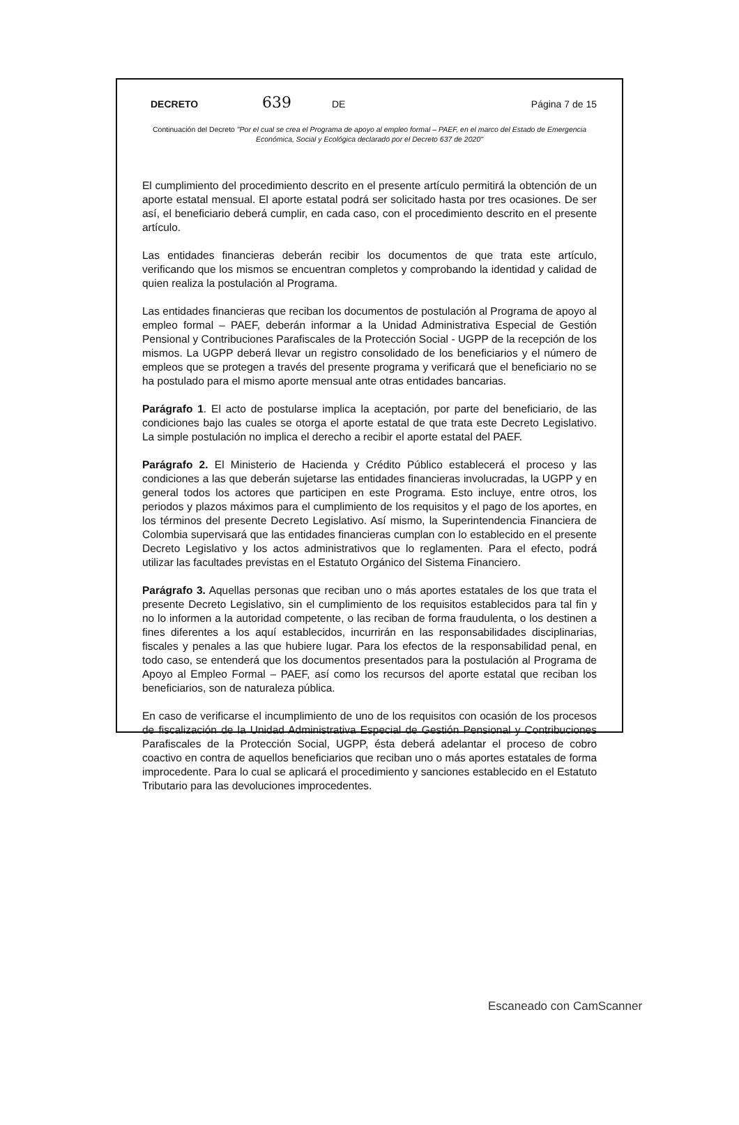DECRETO 639 DE Página 7 de 15
Continuación del Decreto "Por el cual se crea el Programa de apoyo al empleo formal – PAEF, en el marco del Estado de Emergencia Económica, Social y Ecológica declarado por el Decreto 637 de 2020"
El cumplimiento del procedimiento descrito en el presente artículo permitirá la obtención de un aporte estatal mensual. El aporte estatal podrá ser solicitado hasta por tres ocasiones. De ser así, el beneficiario deberá cumplir, en cada caso, con el procedimiento descrito en el presente artículo.
Las entidades financieras deberán recibir los documentos de que trata este artículo, verificando que los mismos se encuentran completos y comprobando la identidad y calidad de quien realiza la postulación al Programa.
Las entidades financieras que reciban los documentos de postulación al Programa de apoyo al empleo formal – PAEF, deberán informar a la Unidad Administrativa Especial de Gestión Pensional y Contribuciones Parafiscales de la Protección Social - UGPP de la recepción de los mismos. La UGPP deberá llevar un registro consolidado de los beneficiarios y el número de empleos que se protegen a través del presente programa y verificará que el beneficiario no se ha postulado para el mismo aporte mensual ante otras entidades bancarias.
Parágrafo 1. El acto de postularse implica la aceptación, por parte del beneficiario, de las condiciones bajo las cuales se otorga el aporte estatal de que trata este Decreto Legislativo. La simple postulación no implica el derecho a recibir el aporte estatal del PAEF.
Parágrafo 2. El Ministerio de Hacienda y Crédito Público establecerá el proceso y las condiciones a las que deberán sujetarse las entidades financieras involucradas, la UGPP y en general todos los actores que participen en este Programa. Esto incluye, entre otros, los periodos y plazos máximos para el cumplimiento de los requisitos y el pago de los aportes, en los términos del presente Decreto Legislativo. Así mismo, la Superintendencia Financiera de Colombia supervisará que las entidades financieras cumplan con lo establecido en el presente Decreto Legislativo y los actos administrativos que lo reglamenten. Para el efecto, podrá utilizar las facultades previstas en el Estatuto Orgánico del Sistema Financiero.
Parágrafo 3. Aquellas personas que reciban uno o más aportes estatales de los que trata el presente Decreto Legislativo, sin el cumplimiento de los requisitos establecidos para tal fin y no lo informen a la autoridad competente, o las reciban de forma fraudulenta, o los destinen a fines diferentes a los aquí establecidos, incurrirán en las responsabilidades disciplinarias, fiscales y penales a las que hubiere lugar. Para los efectos de la responsabilidad penal, en todo caso, se entenderá que los documentos presentados para la postulación al Programa de Apoyo al Empleo Formal – PAEF, así como los recursos del aporte estatal que reciban los beneficiarios, son de naturaleza pública.
En caso de verificarse el incumplimiento de uno de los requisitos con ocasión de los procesos de fiscalización de la Unidad Administrativa Especial de Gestión Pensional y Contribuciones Parafiscales de la Protección Social, UGPP, ésta deberá adelantar el proceso de cobro coactivo en contra de aquellos beneficiarios que reciban uno o más aportes estatales de forma improcedente. Para lo cual se aplicará el procedimiento y sanciones establecido en el Estatuto Tributario para las devoluciones improcedentes.
Escaneado con CamScanner